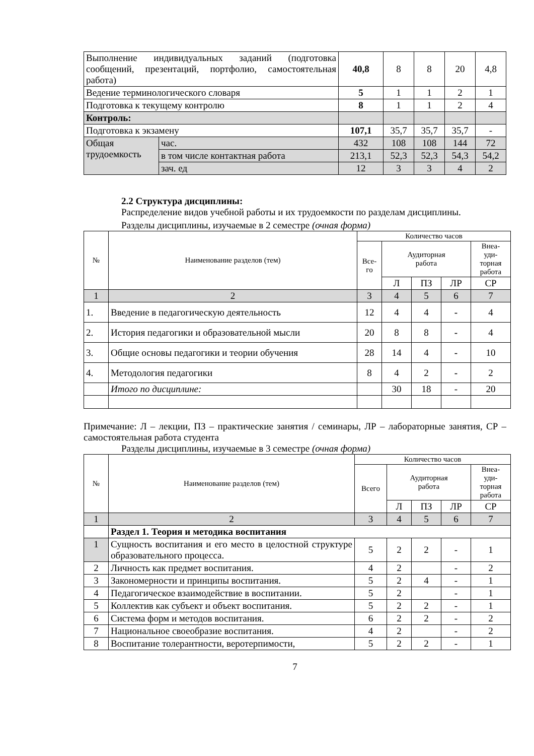| Выполнение индивидуальных заданий (подготовка сообщений, презентаций, портфолио, самостоятельная работа) | | 40,8 | 8 | 8 | 20 | 4,8 |
| Ведение терминологического словаря | | 5 | 1 | 1 | 2 | 1 |
| Подготовка к текущему контролю | | 8 | 1 | 1 | 2 | 4 |
| Контроль: | | | | | | |
| Подготовка к экзамену | | 107,1 | 35,7 | 35,7 | 35,7 | - |
| Общая трудоемкость | час. | 432 | 108 | 108 | 144 | 72 |
| | в том числе контактная работа | 213,1 | 52,3 | 52,3 | 54,3 | 54,2 |
| | зач. ед | 12 | 3 | 3 | 4 | 2 |
2.2 Структура дисциплины:
Распределение видов учебной работы и их трудоемкости по разделам дисциплины.
Разделы дисциплины, изучаемые в 2 семестре (очная форма)
| № | Наименование разделов (тем) | Количество часов | | | | |
| | | Все- го | Аудиторная работа | | | Внеа- уди- торная работа |
| | | | Л | ПЗ | ЛР | СР |
| 1 | 2 | 3 | 4 | 5 | 6 | 7 |
| 1. | Введение в педагогическую деятельность | 12 | 4 | 4 | - | 4 |
| 2. | История педагогики и образовательной мысли | 20 | 8 | 8 | - | 4 |
| 3. | Общие основы педагогики и теории обучения | 28 | 14 | 4 | - | 10 |
| 4. | Методология педагогики | 8 | 4 | 2 | - | 2 |
| | Итого по дисциплине: | | 30 | 18 | - | 20 |
Примечание: Л – лекции, ПЗ – практические занятия / семинары, ЛР – лабораторные занятия, СР – самостоятельная работа студента
Разделы дисциплины, изучаемые в 3 семестре (очная форма)
| № | Наименование разделов (тем) | Количество часов | | | | |
| | | Всего | Аудиторная работа | | | Внеа- уди- торная работа |
| | | | Л | ПЗ | ЛР | СР |
| 1 | 2 | 3 | 4 | 5 | 6 | 7 |
| | Раздел 1. Теория и методика воспитания | | | | | |
| 1 | Сущность воспитания и его место в целостной структуре образовательного процесса. | 5 | 2 | 2 | - | 1 |
| 2 | Личность как предмет воспитания. | 4 | 2 | | - | 2 |
| 3 | Закономерности и принципы воспитания. | 5 | 2 | 4 | - | 1 |
| 4 | Педагогическое взаимодействие в воспитании. | 5 | 2 | | - | 1 |
| 5 | Коллектив как субъект и объект воспитания. | 5 | 2 | 2 | - | 1 |
| 6 | Система форм и методов воспитания. | 6 | 2 | 2 | - | 2 |
| 7 | Национальное своеобразие воспитания. | 4 | 2 | | - | 2 |
| 8 | Воспитание толерантности, веротерпимости, | 5 | 2 | 2 | - | 1 |
7